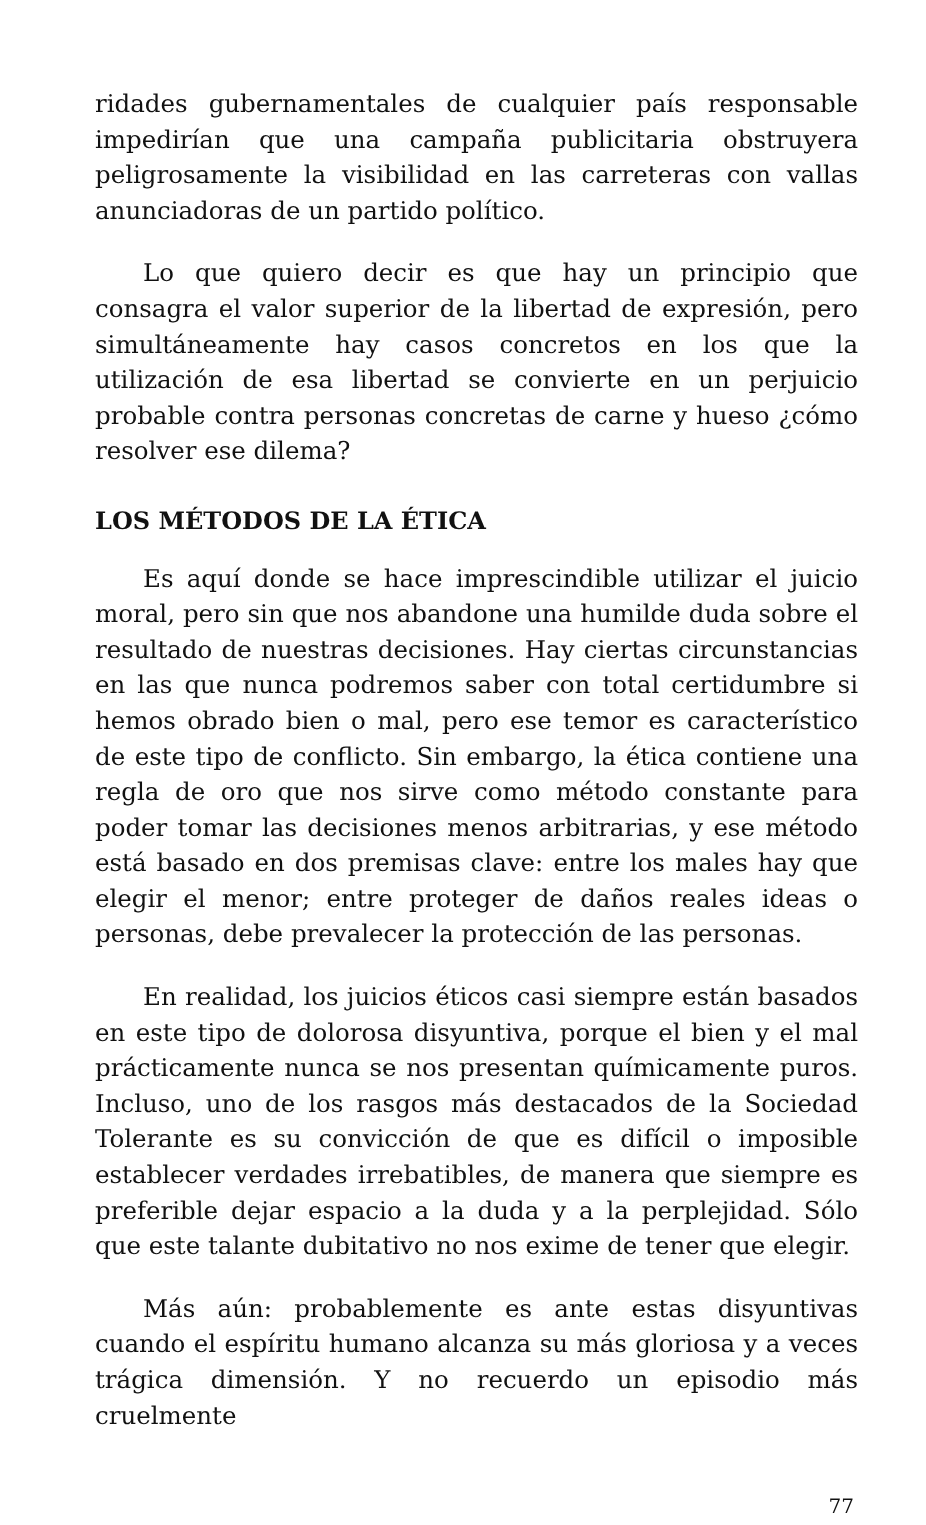ridades gubernamentales de cualquier país responsable impedirían que una campaña publicitaria obstruyera peligrosamente la visibilidad en las carreteras con vallas anunciadoras de un partido político.
Lo que quiero decir es que hay un principio que consagra el valor superior de la libertad de expresión, pero simultáneamente hay casos concretos en los que la utilización de esa libertad se convierte en un perjuicio probable contra personas concretas de carne y hueso ¿cómo resolver ese dilema?
LOS MÉTODOS DE LA ÉTICA
Es aquí donde se hace imprescindible utilizar el juicio moral, pero sin que nos abandone una humilde duda sobre el resultado de nuestras decisiones. Hay ciertas circunstancias en las que nunca podremos saber con total certidumbre si hemos obrado bien o mal, pero ese temor es característico de este tipo de conflicto. Sin embargo, la ética contiene una regla de oro que nos sirve como método constante para poder tomar las decisiones menos arbitrarias, y ese método está basado en dos premisas clave: entre los males hay que elegir el menor; entre proteger de daños reales ideas o personas, debe prevalecer la protección de las personas.
En realidad, los juicios éticos casi siempre están basados en este tipo de dolorosa disyuntiva, porque el bien y el mal prácticamente nunca se nos presentan químicamente puros. Incluso, uno de los rasgos más destacados de la Sociedad Tolerante es su convicción de que es difícil o imposible establecer verdades irrebatibles, de manera que siempre es preferible dejar espacio a la duda y a la perplejidad. Sólo que este talante dubitativo no nos exime de tener que elegir.
Más aún: probablemente es ante estas disyuntivas cuando el espíritu humano alcanza su más gloriosa y a veces trágica dimensión. Y no recuerdo un episodio más cruelmente
77